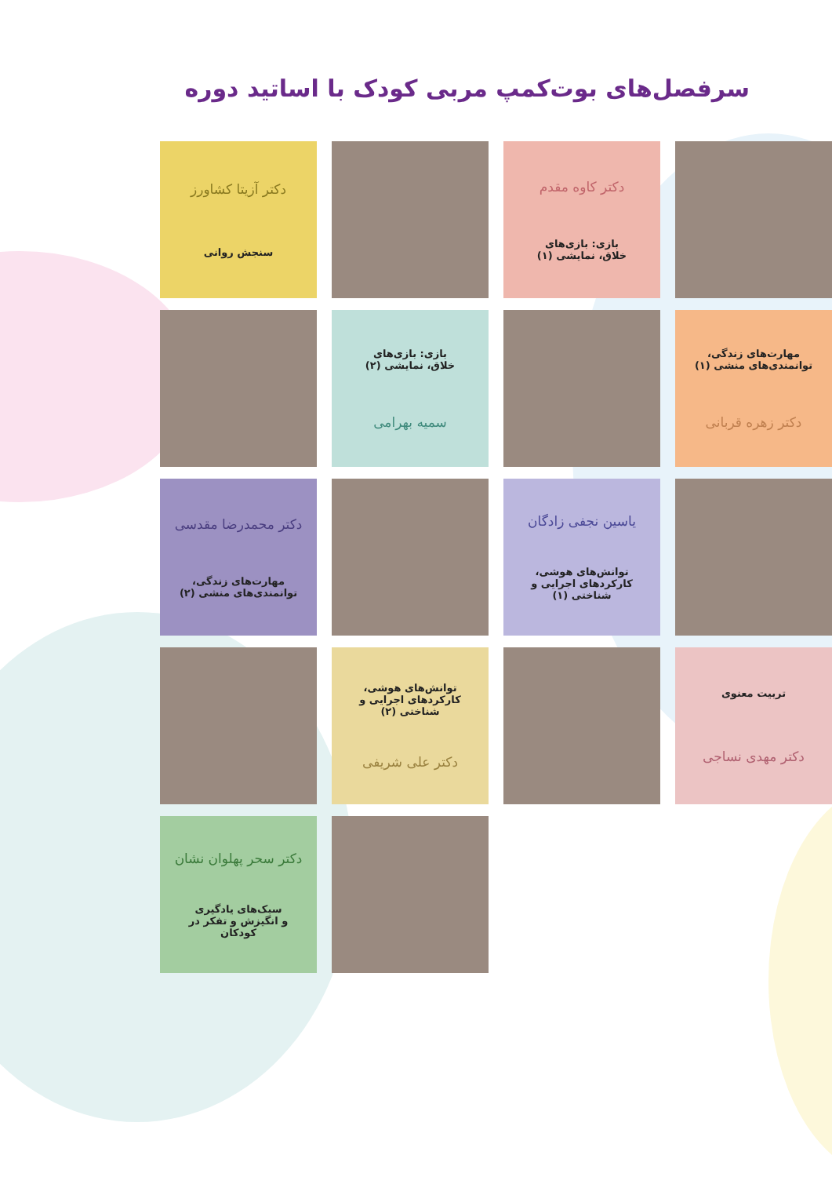سرفصل‌های بوت‌کمپ مربی کودک با اساتید دوره
دکتر کاوه مقدم
بازی: بازی‌های
خلاق، نمایشی (۱)
دکتر آزیتا کشاورز
سنجش روانی
مهارت‌های زندگی،
توانمندی‌های منشی (۱)
دکتر زهره قربانی
بازی: بازی‌های
خلاق، نمایشی (۲)
سمیه بهرامی
یاسین نجفی زادگان
توانش‌های هوشی،
کارکردهای اجرایی و شناختی (۱)
دکتر محمدرضا مقدسی
مهارت‌های زندگی،
توانمندی‌های منشی (۲)
تربیت معنوی
دکتر مهدی نساجی
توانش‌های هوشی،
کارکردهای اجرایی و شناختی (۲)
دکتر علی شریفی
دکتر سحر پهلوان نشان
سبک‌های یادگیری
و انگیزش و تفکر در کودکان